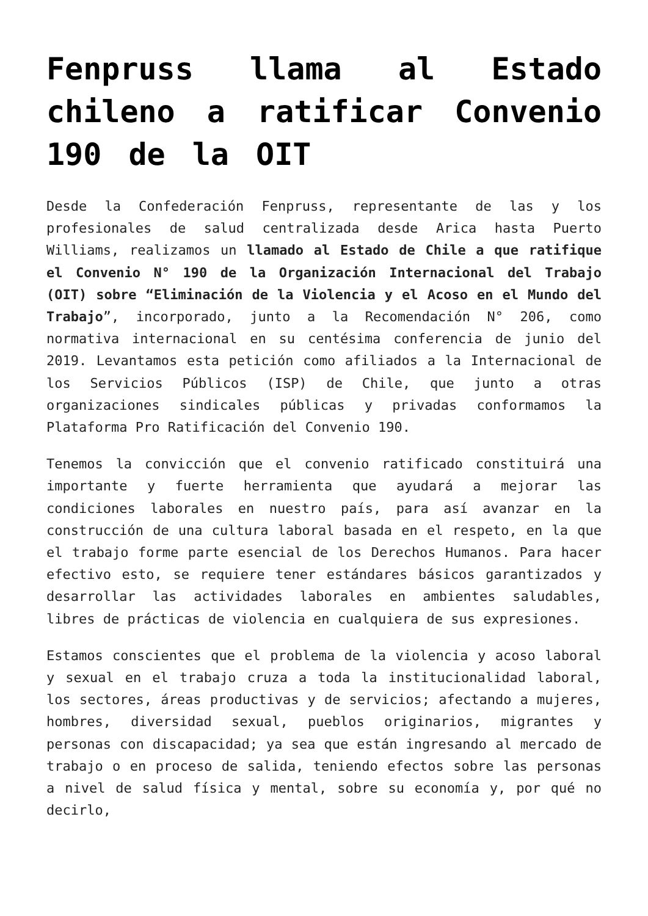Fenpruss llama al Estado chileno a ratificar Convenio 190 de la OIT
Desde la Confederación Fenpruss, representante de las y los profesionales de salud centralizada desde Arica hasta Puerto Williams, realizamos un llamado al Estado de Chile a que ratifique el Convenio N° 190 de la Organización Internacional del Trabajo (OIT) sobre “Eliminación de la Violencia y el Acoso en el Mundo del Trabajo”, incorporado, junto a la Recomendación N° 206, como normativa internacional en su centésima conferencia de junio del 2019. Levantamos esta petición como afiliados a la Internacional de los Servicios Públicos (ISP) de Chile, que junto a otras organizaciones sindicales públicas y privadas conformamos la Plataforma Pro Ratificación del Convenio 190.
Tenemos la convicción que el convenio ratificado constituirá una importante y fuerte herramienta que ayudará a mejorar las condiciones laborales en nuestro país, para así avanzar en la construcción de una cultura laboral basada en el respeto, en la que el trabajo forme parte esencial de los Derechos Humanos. Para hacer efectivo esto, se requiere tener estándares básicos garantizados y desarrollar las actividades laborales en ambientes saludables, libres de prácticas de violencia en cualquiera de sus expresiones.
Estamos conscientes que el problema de la violencia y acoso laboral y sexual en el trabajo cruza a toda la institucionalidad laboral, los sectores, áreas productivas y de servicios; afectando a mujeres, hombres, diversidad sexual, pueblos originarios, migrantes y personas con discapacidad; ya sea que están ingresando al mercado de trabajo o en proceso de salida, teniendo efectos sobre las personas a nivel de salud física y mental, sobre su economía y, por qué no decirlo,